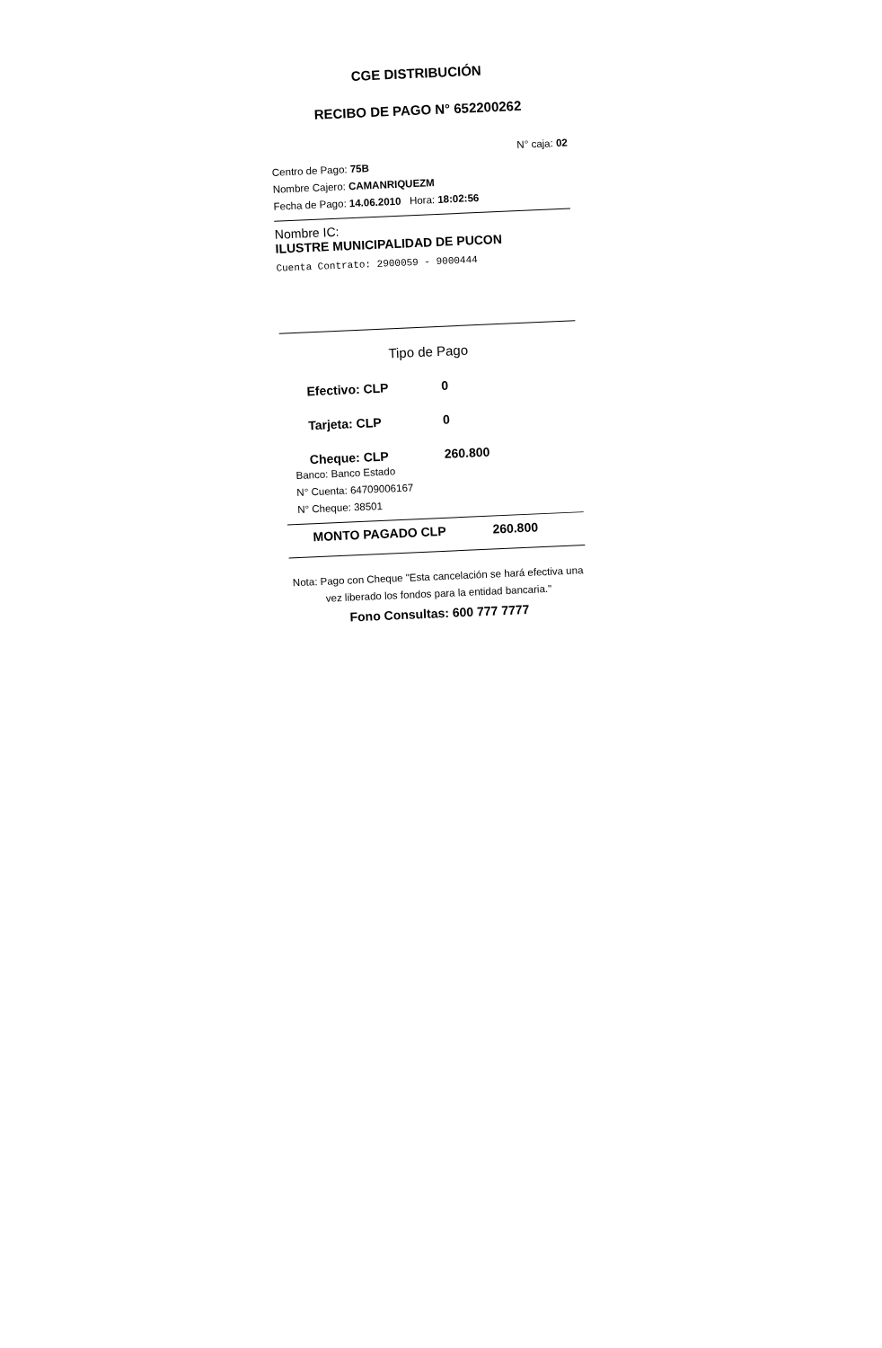CGE DISTRIBUCIÓN
RECIBO DE PAGO N° 652200262
N° caja: 02
Centro de Pago: 75B
Nombre Cajero: CAMANRIQUEZM
Fecha de Pago: 14.06.2010 Hora: 18:02:56
Nombre IC:
ILUSTRE MUNICIPALIDAD DE PUCON
Cuenta Contrato: 2900059 - 9000444
Tipo de Pago
Efectivo: CLP 0
Tarjeta: CLP 0
Cheque: CLP 260.800
Banco: Banco Estado
N° Cuenta: 64709006167
N° Cheque: 38501
MONTO PAGADO CLP 260.800
Nota: Pago con Cheque "Esta cancelación se hará efectiva una vez liberado los fondos para la entidad bancaria."
Fono Consultas: 600 777 7777